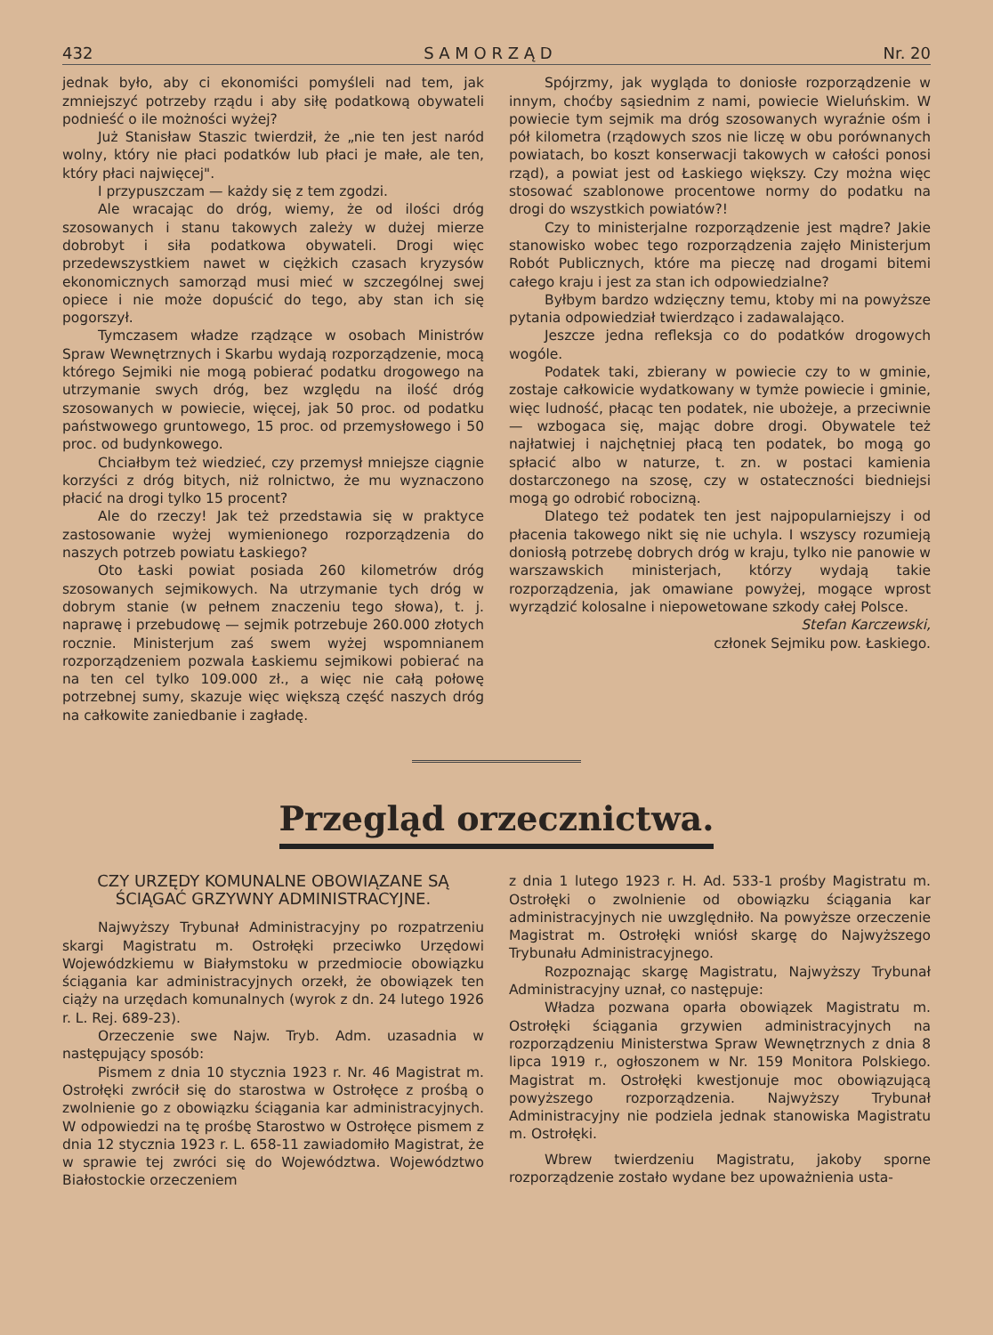432 S A M O R Z Ą D Nr. 20
jednak było, aby ci ekonomiści pomyśleli nad tem, jak zmniejszyć potrzeby rządu i aby siłę podatkową obywateli podnieść o ile możności wyżej?
Już Stanisław Staszic twierdził, że „nie ten jest naród wolny, który nie płaci podatków lub płaci je małe, ale ten, który płaci najwięcej".
I przypuszczam — każdy się z tem zgodzi.
Ale wracając do dróg, wiemy, że od ilości dróg szosowanych i stanu takowych zależy w dużej mierze dobrobyt i siła podatkowa obywateli. Drogi więc przedewszystkiem nawet w ciężkich czasach kryzysów ekonomicznych samorząd musi mieć w szczególnej swej opiece i nie może dopuścić do tego, aby stan ich się pogorszył.
Tymczasem władze rządzące w osobach Ministrów Spraw Wewnętrznych i Skarbu wydają rozporządzenie, mocą którego Sejmiki nie mogą pobierać podatku drogowego na utrzymanie swych dróg, bez względu na ilość dróg szosowanych w powiecie, więcej, jak 50 proc. od podatku państwowego gruntowego, 15 proc. od przemysłowego i 50 proc. od budynkowego.
Chciałbym też wiedzieć, czy przemysł mniejsze ciągnie korzyści z dróg bitych, niż rolnictwo, że mu wyznaczono płacić na drogi tylko 15 procent?
Ale do rzeczy! Jak też przedstawia się w praktyce zastosowanie wyżej wymienionego rozporządzenia do naszych potrzeb powiatu Łaskiego?
Oto Łaski powiat posiada 260 kilometrów dróg szosowanych sejmikowych. Na utrzymanie tych dróg w dobrym stanie (w pełnem znaczeniu tego słowa), t. j. naprawę i przebudowę — sejmik potrzebuje 260.000 złotych rocznie. Ministerjum zaś swem wyżej wspomnianem rozporządzeniem pozwala Łaskiemu sejmikowi pobierać na na ten cel tylko 109.000 zł., a więc nie całą połowę potrzebnej sumy, skazuje więc większą część naszych dróg na całkowite zaniedbanie i zagładę.
Spójrzmy, jak wygląda to doniosłe rozporządzenie w innym, choćby sąsiednim z nami, powiecie Wieluńskim. W powiecie tym sejmik ma dróg szosowanych wyraźnie ośm i pół kilometra (rządowych szos nie liczę w obu porównanych powiatach, bo koszt konserwacji takowych w całości ponosi rząd), a powiat jest od Łaskiego większy. Czy można więc stosować szablonowe procentowe normy do podatku na drogi do wszystkich powiatów?!
Czy to ministerjalne rozporządzenie jest mądre? Jakie stanowisko wobec tego rozporządzenia zajęło Ministerjum Robót Publicznych, które ma pieczę nad drogami bitemi całego kraju i jest za stan ich odpowiedzialne?
Byłbym bardzo wdzięczny temu, ktoby mi na powyższe pytania odpowiedział twierdząco i zadawalająco.
Jeszcze jedna refleksja co do podatków drogowych wogóle.
Podatek taki, zbierany w powiecie czy to w gminie, zostaje całkowicie wydatkowany w tymże powiecie i gminie, więc ludność, płacąc ten podatek, nie ubożeje, a przeciwnie — wzbogaca się, mając dobre drogi. Obywatele też najłatwiej i najchętniej płacą ten podatek, bo mogą go spłacić albo w naturze, t. zn. w postaci kamienia dostarczonego na szosę, czy w ostateczności biedniejsi mogą go odrobić robocizną.
Dlatego też podatek ten jest najpopularniejszy i od płacenia takowego nikt się nie uchyla. I wszyscy rozumieją doniosłą potrzebę dobrych dróg w kraju, tylko nie panowie w warszawskich ministerjach, którzy wydają takie rozporządzenia, jak omawiane powyżej, mogące wprost wyrządzić kolosalne i niepowetowane szkody całej Polsce.
Stefan Karczewski,
członek Sejmiku pow. Łaskiego.
Przegląd orzecznictwa.
CZY URZĘDY KOMUNALNE OBOWIĄZANE SĄ ŚCIĄGAĆ GRZYWNY ADMINISTRACYJNE.
Najwyższy Trybunał Administracyjny po rozpatrzeniu skargi Magistratu m. Ostrołęki przeciwko Urzędowi Wojewódzkiemu w Białymstoku w przedmiocie obowiązku ściągania kar administracyjnych orzekł, że obowiązek ten ciąży na urzędach komunalnych (wyrok z dn. 24 lutego 1926 r. L. Rej. 689-23).
Orzeczenie swe Najw. Tryb. Adm. uzasadnia w następujący sposób:
Pismem z dnia 10 stycznia 1923 r. Nr. 46 Magistrat m. Ostrołęki zwrócił się do starostwa w Ostrołęce z prośbą o zwolnienie go z obowiązku ściągania kar administracyjnych. W odpowiedzi na tę prośbę Starostwo w Ostrołęce pismem z dnia 12 stycznia 1923 r. L. 658-11 zawiadomiło Magistrat, że w sprawie tej zwróci się do Województwa. Województwo Białostockie orzeczeniem
z dnia 1 lutego 1923 r. H. Ad. 533-1 prośby Magistratu m. Ostrołęki o zwolnienie od obowiązku ściągania kar administracyjnych nie uwzględniło. Na powyższe orzeczenie Magistrat m. Ostrołęki wniósł skargę do Najwyższego Trybunału Administracyjnego.
Rozpoznając skargę Magistratu, Najwyższy Trybunał Administracyjny uznał, co następuje:
Władza pozwana oparła obowiązek Magistratu m. Ostrołęki ściągania grzywien administracyjnych na rozporządzeniu Ministerstwa Spraw Wewnętrznych z dnia 8 lipca 1919 r., ogłoszonem w Nr. 159 Monitora Polskiego. Magistrat m. Ostrołęki kwestjonuje moc obowiązującą powyższego rozporządzenia. Najwyższy Trybunał Administracyjny nie podziela jednak stanowiska Magistratu m. Ostrołęki.
Wbrew twierdzeniu Magistratu, jakoby sporne rozporządzenie zostało wydane bez upoważnienia usta-